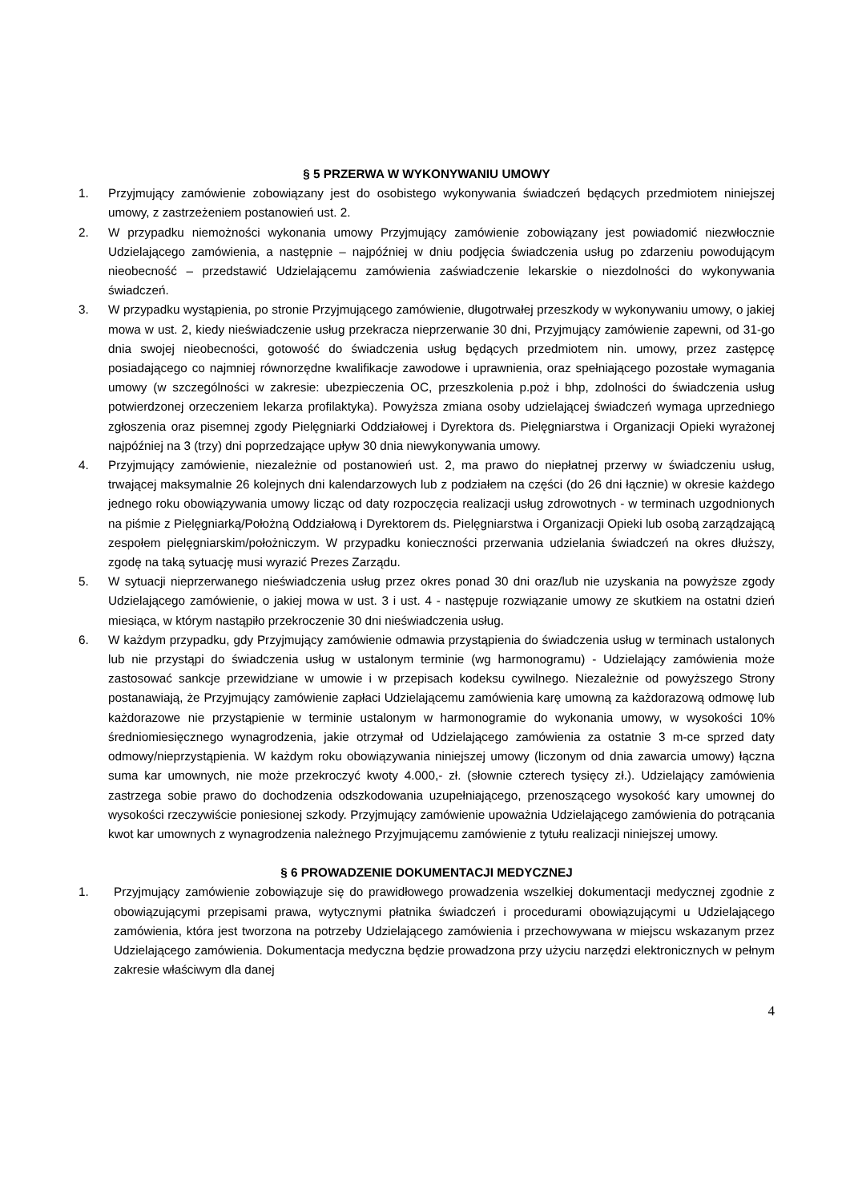§ 5 PRZERWA W WYKONYWANIU UMOWY
1. Przyjmujący zamówienie zobowiązany jest do osobistego wykonywania świadczeń będących przedmiotem niniejszej umowy, z zastrzeżeniem postanowień ust. 2.
2. W przypadku niemożności wykonania umowy Przyjmujący zamówienie zobowiązany jest powiadomić niezwłocznie Udzielającego zamówienia, a następnie – najpóźniej w dniu podjęcia świadczenia usług po zdarzeniu powodującym nieobecność – przedstawić Udzielającemu zamówienia zaświadczenie lekarskie o niezdolności do wykonywania świadczeń.
3. W przypadku wystąpienia, po stronie Przyjmującego zamówienie, długotrwałej przeszkody w wykonywaniu umowy, o jakiej mowa w ust. 2, kiedy nieświadczenie usług przekracza nieprzerwanie 30 dni, Przyjmujący zamówienie zapewni, od 31-go dnia swojej nieobecności, gotowość do świadczenia usług będących przedmiotem nin. umowy, przez zastępcę posiadającego co najmniej równorzędne kwalifikacje zawodowe i uprawnienia, oraz spełniającego pozostałe wymagania umowy (w szczególności w zakresie: ubezpieczenia OC, przeszkolenia p.poż i bhp, zdolności do świadczenia usług potwierdzonej orzeczeniem lekarza profilaktyka). Powyższa zmiana osoby udzielającej świadczeń wymaga uprzedniego zgłoszenia oraz pisemnej zgody Pielęgniarki Oddziałowej i Dyrektora ds. Pielęgniarstwa i Organizacji Opieki wyrażonej najpóźniej na 3 (trzy) dni poprzedzające upływ 30 dnia niewykonywania umowy.
4. Przyjmujący zamówienie, niezależnie od postanowień ust. 2, ma prawo do niepłatnej przerwy w świadczeniu usług, trwającej maksymalnie 26 kolejnych dni kalendarzowych lub z podziałem na części (do 26 dni łącznie) w okresie każdego jednego roku obowiązywania umowy licząc od daty rozpoczęcia realizacji usług zdrowotnych - w terminach uzgodnionych na piśmie z Pielęgniarką/Położną Oddziałową i Dyrektorem ds. Pielęgniarstwa i Organizacji Opieki lub osobą zarządzającą zespołem pielęgniarskim/położniczym. W przypadku konieczności przerwania udzielania świadczeń na okres dłuższy, zgodę na taką sytuację musi wyrazić Prezes Zarządu.
5. W sytuacji nieprzerwanego nieświadczenia usług przez okres ponad 30 dni oraz/lub nie uzyskania na powyższe zgody Udzielającego zamówienie, o jakiej mowa w ust. 3 i ust. 4 - następuje rozwiązanie umowy ze skutkiem na ostatni dzień miesiąca, w którym nastąpiło przekroczenie 30 dni nieświadczenia usług.
6. W każdym przypadku, gdy Przyjmujący zamówienie odmawia przystąpienia do świadczenia usług w terminach ustalonych lub nie przystąpi do świadczenia usług w ustalonym terminie (wg harmonogramu) - Udzielający zamówienia może zastosować sankcje przewidziane w umowie i w przepisach kodeksu cywilnego. Niezależnie od powyższego Strony postanawiają, że Przyjmujący zamówienie zapłaci Udzielającemu zamówienia karę umowną za każdorazową odmowę lub każdorazowe nie przystąpienie w terminie ustalonym w harmonogramie do wykonania umowy, w wysokości 10% średniomiesięcznego wynagrodzenia, jakie otrzymał od Udzielającego zamówienia za ostatnie 3 m-ce sprzed daty odmowy/nieprzystąpienia. W każdym roku obowiązywania niniejszej umowy (liczonym od dnia zawarcia umowy) łączna suma kar umownych, nie może przekroczyć kwoty 4.000,- zł. (słownie czterech tysięcy zł.). Udzielający zamówienia zastrzega sobie prawo do dochodzenia odszkodowania uzupełniającego, przenoszącego wysokość kary umownej do wysokości rzeczywiście poniesionej szkody. Przyjmujący zamówienie upoważnia Udzielającego zamówienia do potrącania kwot kar umownych z wynagrodzenia należnego Przyjmującemu zamówienie z tytułu realizacji niniejszej umowy.
§ 6 PROWADZENIE DOKUMENTACJI MEDYCZNEJ
1. Przyjmujący zamówienie zobowiązuje się do prawidłowego prowadzenia wszelkiej dokumentacji medycznej zgodnie z obowiązującymi przepisami prawa, wytycznymi płatnika świadczeń i procedurami obowiązującymi u Udzielającego zamówienia, która jest tworzona na potrzeby Udzielającego zamówienia i przechowywana w miejscu wskazanym przez Udzielającego zamówienia. Dokumentacja medyczna będzie prowadzona przy użyciu narzędzi elektronicznych w pełnym zakresie właściwym dla danej
4